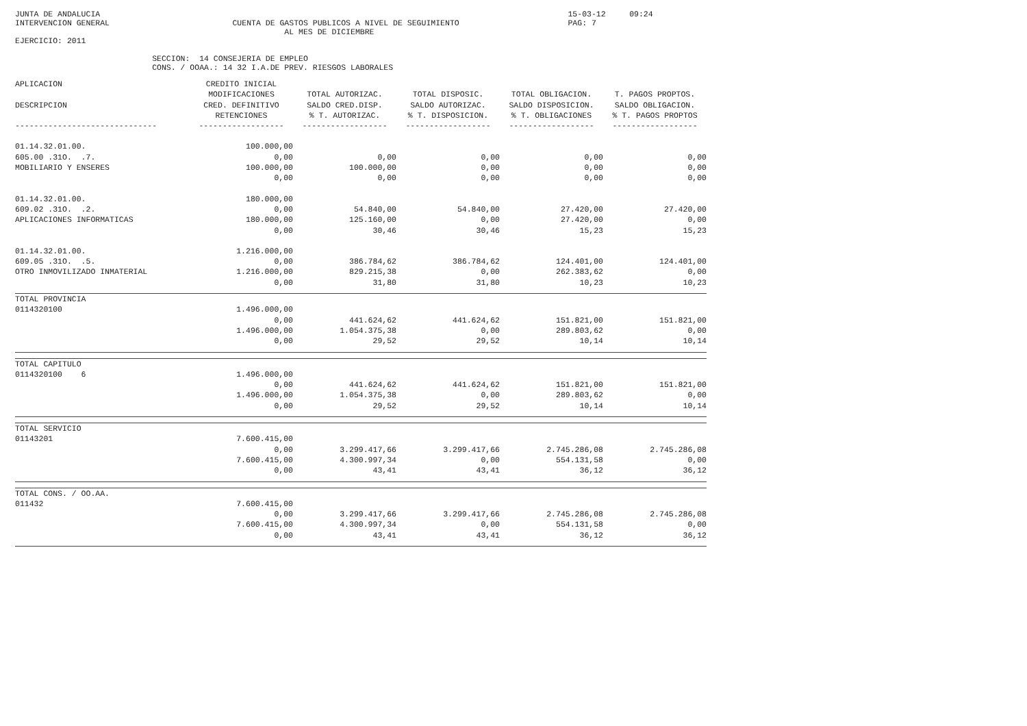JUNTA DE ANDALUCIA                                                                                                   15-03-12     09:24
INTERVENCION GENERAL                          CUENTA DE GASTOS PUBLICOS A NIVEL DE SEGUIMIENTO                       PAG: 7
                                                         AL MES DE DICIEMBRE
EJERCICIO: 2011

                             SECCION:  14 CONSEJERIA DE EMPLEO
                             CONS. / OOAA.: 14 32 I.A.DE PREV. RIESGOS LABORALES
| APLICACION DESCRIPCION ------------------------------ | CREDITO INICIAL MODIFICACIONES CRED. DEFINITIVO RETENCIONES ------------------ | TOTAL AUTORIZAC. SALDO CRED.DISP. % T. AUTORIZAC. ------------------ | TOTAL DISPOSIC. SALDO AUTORIZAC. % T. DISPOSICION. ------------------ | TOTAL OBLIGACION. SALDO DISPOSICION. % T. OBLIGACIONES ------------------ | T. PAGOS PROPTOS. SALDO OBLIGACION. % T. PAGOS PROPTOS ------------------ |
| --- | --- | --- | --- | --- | --- |
| 01.14.32.01.00. 605.00 .31O. .7. MOBILIARIO Y ENSERES | 100.000,00 0,00 100.000,00 0,00 | 0,00 100.000,00 0,00 | 0,00 0,00 0,00 | 0,00 0,00 0,00 | 0,00 0,00 0,00 |
| 01.14.32.01.00. 609.02 .31O. .2. APLICACIONES INFORMATICAS | 180.000,00 0,00 180.000,00 0,00 | 54.840,00 125.160,00 30,46 | 54.840,00 0,00 30,46 | 27.420,00 27.420,00 15,23 | 27.420,00 0,00 15,23 |
| 01.14.32.01.00. 609.05 .31O. .5. OTRO INMOVILIZADO INMATERIAL | 1.216.000,00 0,00 1.216.000,00 0,00 | 386.784,62 829.215,38 31,80 | 386.784,62 0,00 31,80 | 124.401,00 262.383,62 10,23 | 124.401,00 0,00 10,23 |
| TOTAL PROVINCIA 0114320100 | 1.496.000,00 0,00 1.496.000,00 0,00 | 441.624,62 1.054.375,38 29,52 | 441.624,62 0,00 29,52 | 151.821,00 289.803,62 10,14 | 151.821,00 0,00 10,14 |
| TOTAL CAPITULO 0114320100 6 | 1.496.000,00 0,00 1.496.000,00 0,00 | 441.624,62 1.054.375,38 29,52 | 441.624,62 0,00 29,52 | 151.821,00 289.803,62 10,14 | 151.821,00 0,00 10,14 |
| TOTAL SERVICIO 01143201 | 7.600.415,00 0,00 7.600.415,00 0,00 | 3.299.417,66 4.300.997,34 43,41 | 3.299.417,66 0,00 43,41 | 2.745.286,08 554.131,58 36,12 | 2.745.286,08 0,00 36,12 |
| TOTAL CONS. / OO.AA. 011432 | 7.600.415,00 0,00 7.600.415,00 0,00 | 3.299.417,66 4.300.997,34 43,41 | 3.299.417,66 0,00 43,41 | 2.745.286,08 554.131,58 36,12 | 2.745.286,08 0,00 36,12 |